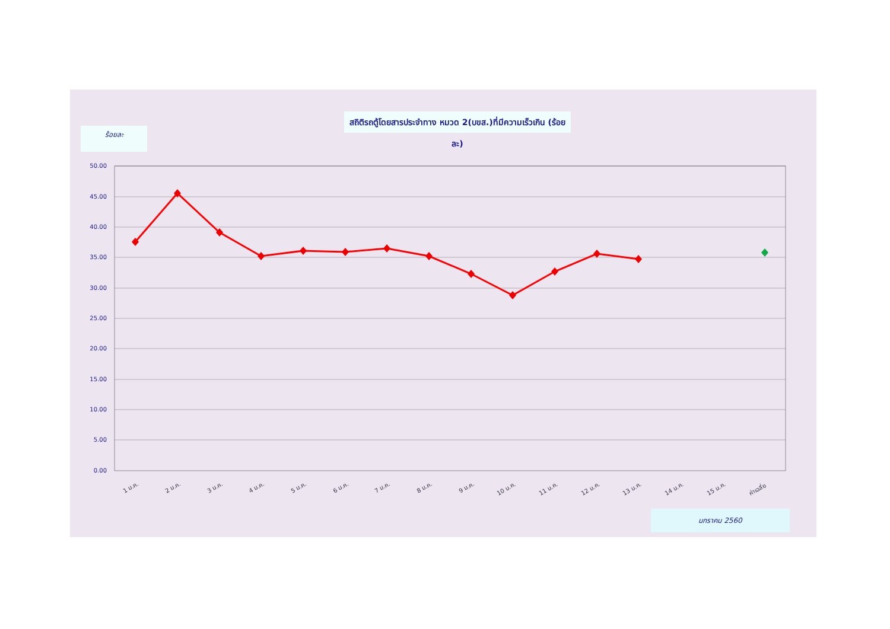สถิติรถตู้โดยสารประจำทาง หมวด 2(บขส.)ที่มีความเร็วเกิน (ร้อยละ)
ร้อยละ
50.00
45.00
40.00
35.00
30.00
25.00
20.00
15.00
10.00
5.00
0.00
1 ม.ค.
2 ม.ค.
3 ม.ค.
4 ม.ค.
5 ม.ค.
6 ม.ค.
7 ม.ค.
8 ม.ค.
9 ม.ค.
10 ม.ค.
11 ม.ค.
12 ม.ค.
13 ม.ค.
14 ม.ค.
15 ม.ค.
ค่าเฉลี่ย
มกราคม 2560